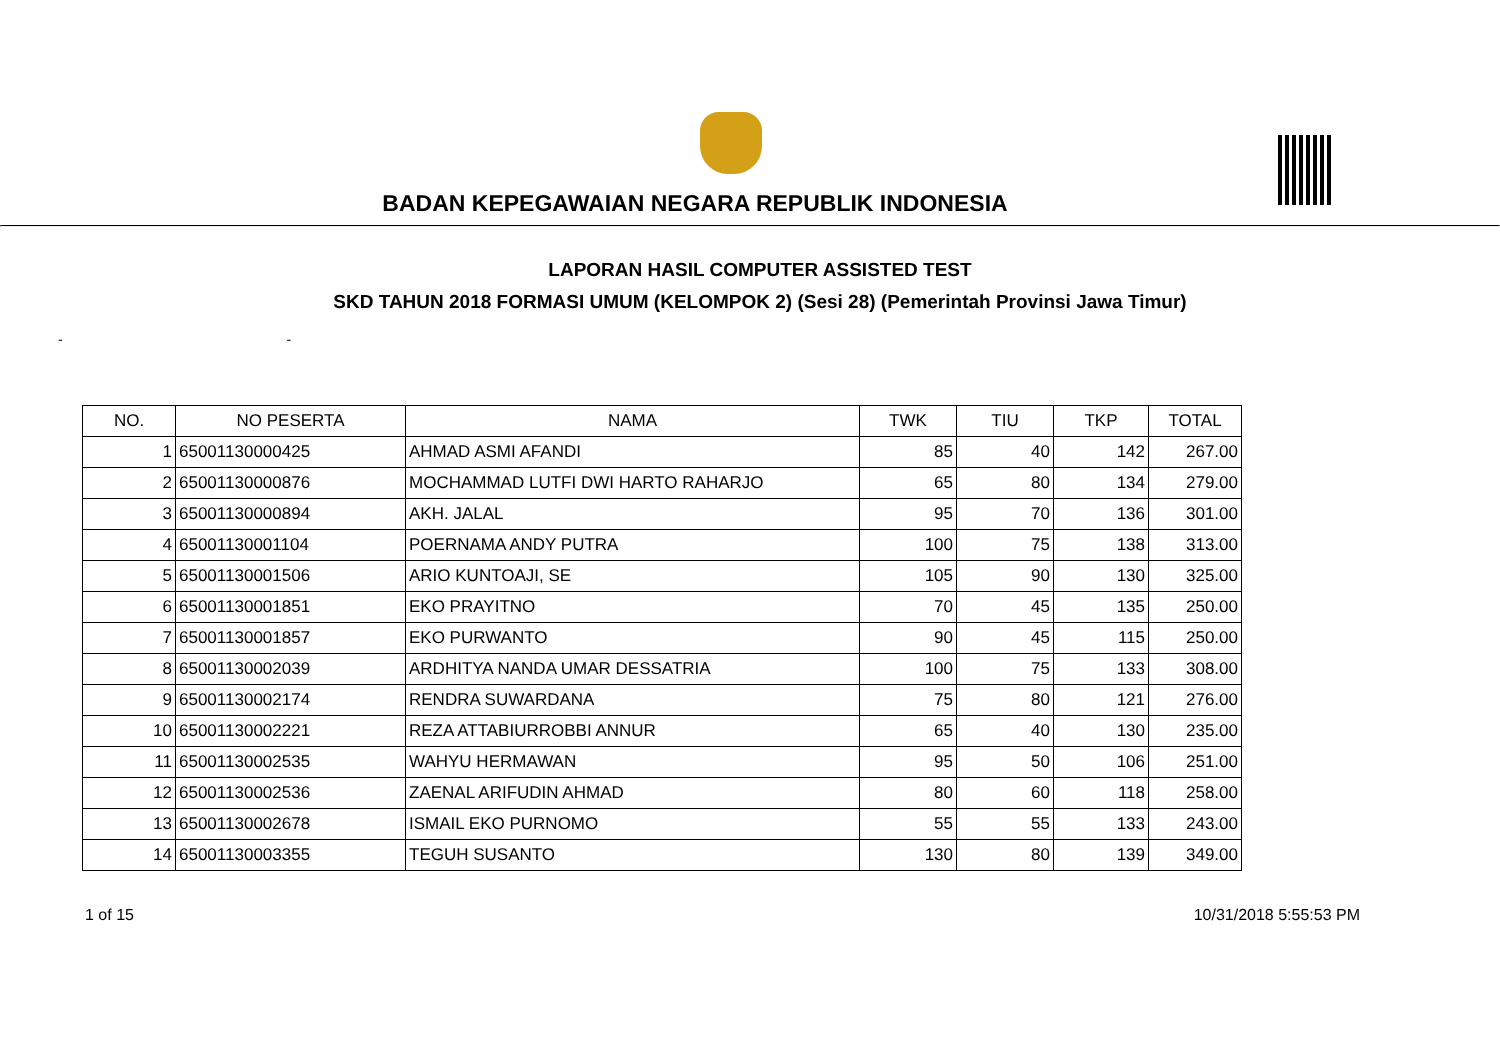BADAN KEPEGAWAIAN NEGARA REPUBLIK INDONESIA
LAPORAN HASIL COMPUTER ASSISTED TEST
SKD TAHUN 2018 FORMASI UMUM (KELOMPOK 2) (Sesi 28) (Pemerintah Provinsi Jawa Timur)
- -
| NO. | NO PESERTA | NAMA | TWK | TIU | TKP | TOTAL |
| --- | --- | --- | --- | --- | --- | --- |
| 1 | 65001130000425 | AHMAD ASMI AFANDI | 85 | 40 | 142 | 267.00 |
| 2 | 65001130000876 | MOCHAMMAD LUTFI DWI HARTO RAHARJO | 65 | 80 | 134 | 279.00 |
| 3 | 65001130000894 | AKH. JALAL | 95 | 70 | 136 | 301.00 |
| 4 | 65001130001104 | POERNAMA ANDY PUTRA | 100 | 75 | 138 | 313.00 |
| 5 | 65001130001506 | ARIO KUNTOAJI, SE | 105 | 90 | 130 | 325.00 |
| 6 | 65001130001851 | EKO PRAYITNO | 70 | 45 | 135 | 250.00 |
| 7 | 65001130001857 | EKO PURWANTO | 90 | 45 | 115 | 250.00 |
| 8 | 65001130002039 | ARDHITYA NANDA UMAR DESSATRIA | 100 | 75 | 133 | 308.00 |
| 9 | 65001130002174 | RENDRA SUWARDANA | 75 | 80 | 121 | 276.00 |
| 10 | 65001130002221 | REZA ATTABIURROBBI ANNUR | 65 | 40 | 130 | 235.00 |
| 11 | 65001130002535 | WAHYU HERMAWAN | 95 | 50 | 106 | 251.00 |
| 12 | 65001130002536 | ZAENAL ARIFUDIN AHMAD | 80 | 60 | 118 | 258.00 |
| 13 | 65001130002678 | ISMAIL EKO PURNOMO | 55 | 55 | 133 | 243.00 |
| 14 | 65001130003355 | TEGUH SUSANTO | 130 | 80 | 139 | 349.00 |
1 of 15 10/31/2018 5:55:53 PM